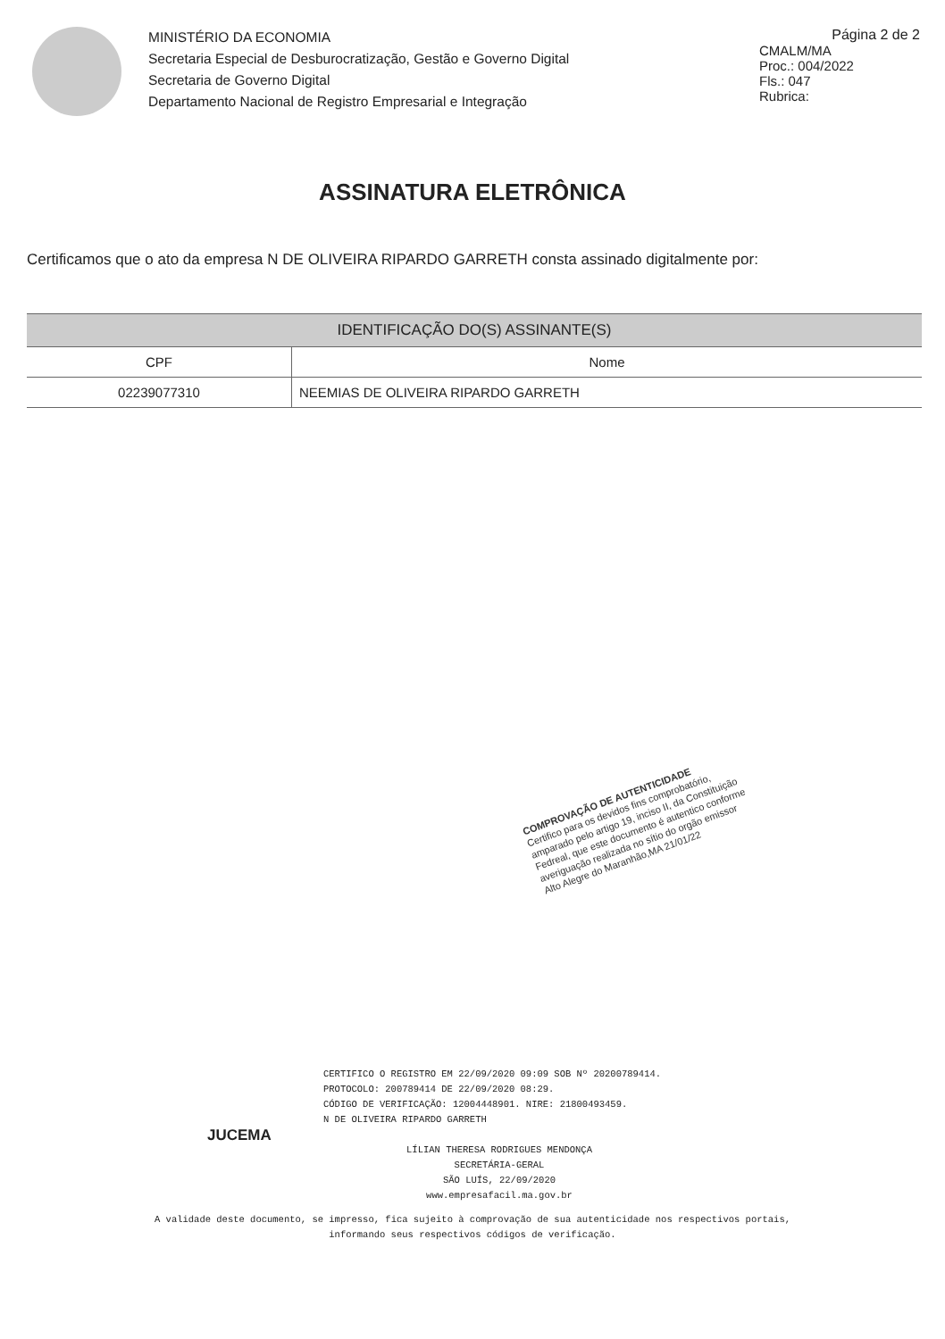MINISTÉRIO DA ECONOMIA
Secretaria Especial de Desburocratização, Gestão e Governo Digital
Secretaria de Governo Digital
Departamento Nacional de Registro Empresarial e Integração
Página 2 de 2
CMALM/MA
Proc.: 004/2022
Fls.: 047
Rubrica:
ASSINATURA ELETRÔNICA
Certificamos que o ato da empresa N DE OLIVEIRA RIPARDO GARRETH consta assinado digitalmente por:
| IDENTIFICAÇÃO DO(S) ASSINANTE(S) | |
| --- | --- |
| CPF | Nome |
| 02239077310 | NEEMIAS DE OLIVEIRA RIPARDO GARRETH |
COMPROVAÇÃO DE AUTENTICIDADE
Certifico para os devidos fins comprobatório, amparado pelo artigo 19, inciso II, da Constituição Fedreal, que este documento é autentico conforme averiguação realizada no sítio do orgão emissor
Alto Alegre do Maranhão,MA 21/01/22
CERTIFICO O REGISTRO EM 22/09/2020 09:09 SOB Nº 20200789414.
PROTOCOLO: 200789414 DE 22/09/2020 08:29.
CÓDIGO DE VERIFICAÇÃO: 12004448901. NIRE: 21800493459.
N DE OLIVEIRA RIPARDO GARRETH
JUCEMA
LÍLIAN THERESA RODRIGUES MENDONÇA
SECRETÁRIA-GERAL
SÃO LUÍS, 22/09/2020
www.empresafacil.ma.gov.br
A validade deste documento, se impresso, fica sujeito à comprovação de sua autenticidade nos respectivos portais,
informando seus respectivos códigos de verificação.